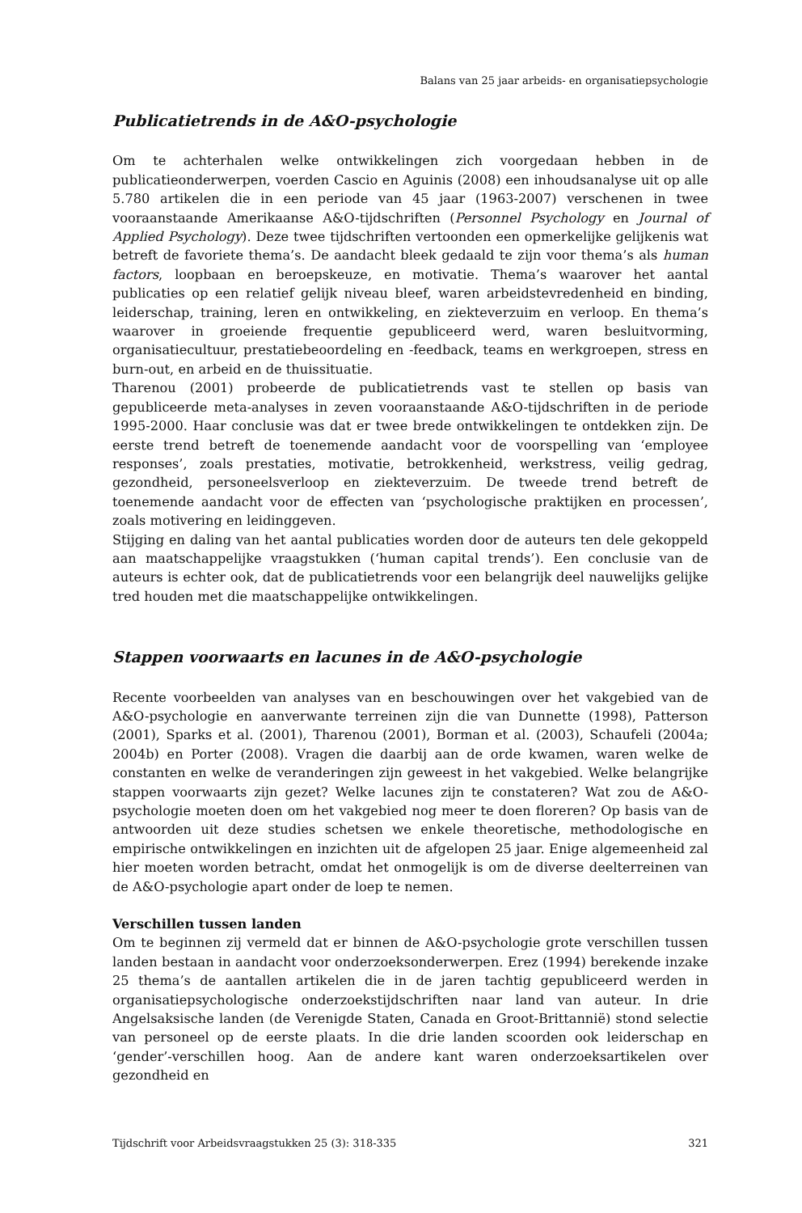Balans van 25 jaar arbeids- en organisatiepsychologie
Publicatietrends in de A&O-psychologie
Om te achterhalen welke ontwikkelingen zich voorgedaan hebben in de publicatieonderwerpen, voerden Cascio en Aguinis (2008) een inhoudsanalyse uit op alle 5.780 artikelen die in een periode van 45 jaar (1963-2007) verschenen in twee vooraanstaande Amerikaanse A&O-tijdschriften (Personnel Psychology en Journal of Applied Psychology). Deze twee tijdschriften vertoonden een opmerkelijke gelijkenis wat betreft de favoriete thema’s. De aandacht bleek gedaald te zijn voor thema’s als human factors, loopbaan en beroepskeuze, en motivatie. Thema’s waarover het aantal publicaties op een relatief gelijk niveau bleef, waren arbeidstevredenheid en binding, leiderschap, training, leren en ontwikkeling, en ziekteverzuim en verloop. En thema’s waarover in groeiende frequentie gepubliceerd werd, waren besluitvorming, organisatiecultuur, prestatiebeoordeling en -feedback, teams en werkgroepen, stress en burn-out, en arbeid en de thuissituatie.
Tharenou (2001) probeerde de publicatietrends vast te stellen op basis van gepubliceerde meta-analyses in zeven vooraanstaande A&O-tijdschriften in de periode 1995-2000. Haar conclusie was dat er twee brede ontwikkelingen te ontdekken zijn. De eerste trend betreft de toenemende aandacht voor de voorspelling van ‘employee responses’, zoals prestaties, motivatie, betrokkenheid, werkstress, veilig gedrag, gezondheid, personeelsverloop en ziekteverzuim. De tweede trend betreft de toenemende aandacht voor de effecten van ‘psychologische praktijken en processen’, zoals motivering en leidinggeven.
Stijging en daling van het aantal publicaties worden door de auteurs ten dele gekoppeld aan maatschappelijke vraagstukken (‘human capital trends’). Een conclusie van de auteurs is echter ook, dat de publicatietrends voor een belangrijk deel nauwelijks gelijke tred houden met die maatschappelijke ontwikkelingen.
Stappen voorwaarts en lacunes in de A&O-psychologie
Recente voorbeelden van analyses van en beschouwingen over het vakgebied van de A&O-psychologie en aanverwante terreinen zijn die van Dunnette (1998), Patterson (2001), Sparks et al. (2001), Tharenou (2001), Borman et al. (2003), Schaufeli (2004a; 2004b) en Porter (2008). Vragen die daarbij aan de orde kwamen, waren welke de constanten en welke de veranderingen zijn geweest in het vakgebied. Welke belangrijke stappen voorwaarts zijn gezet? Welke lacunes zijn te constateren? Wat zou de A&O-psychologie moeten doen om het vakgebied nog meer te doen floreren? Op basis van de antwoorden uit deze studies schetsen we enkele theoretische, methodologische en empirische ontwikkelingen en inzichten uit de afgelopen 25 jaar. Enige algemeenheid zal hier moeten worden betracht, omdat het onmogelijk is om de diverse deelterreinen van de A&O-psychologie apart onder de loep te nemen.
Verschillen tussen landen
Om te beginnen zij vermeld dat er binnen de A&O-psychologie grote verschillen tussen landen bestaan in aandacht voor onderzoeksonderwerpen. Erez (1994) berekende inzake 25 thema’s de aantallen artikelen die in de jaren tachtig gepubliceerd werden in organisatiepsychologische onderzoekstijdschriften naar land van auteur. In drie Angelsaksische landen (de Verenigde Staten, Canada en Groot-Brittannië) stond selectie van personeel op de eerste plaats. In die drie landen scoorden ook leiderschap en ‘gender’-verschillen hoog. Aan de andere kant waren onderzoeksartikelen over gezondheid en
Tijdschrift voor Arbeidsvraagstukken 25 (3): 318-335 321